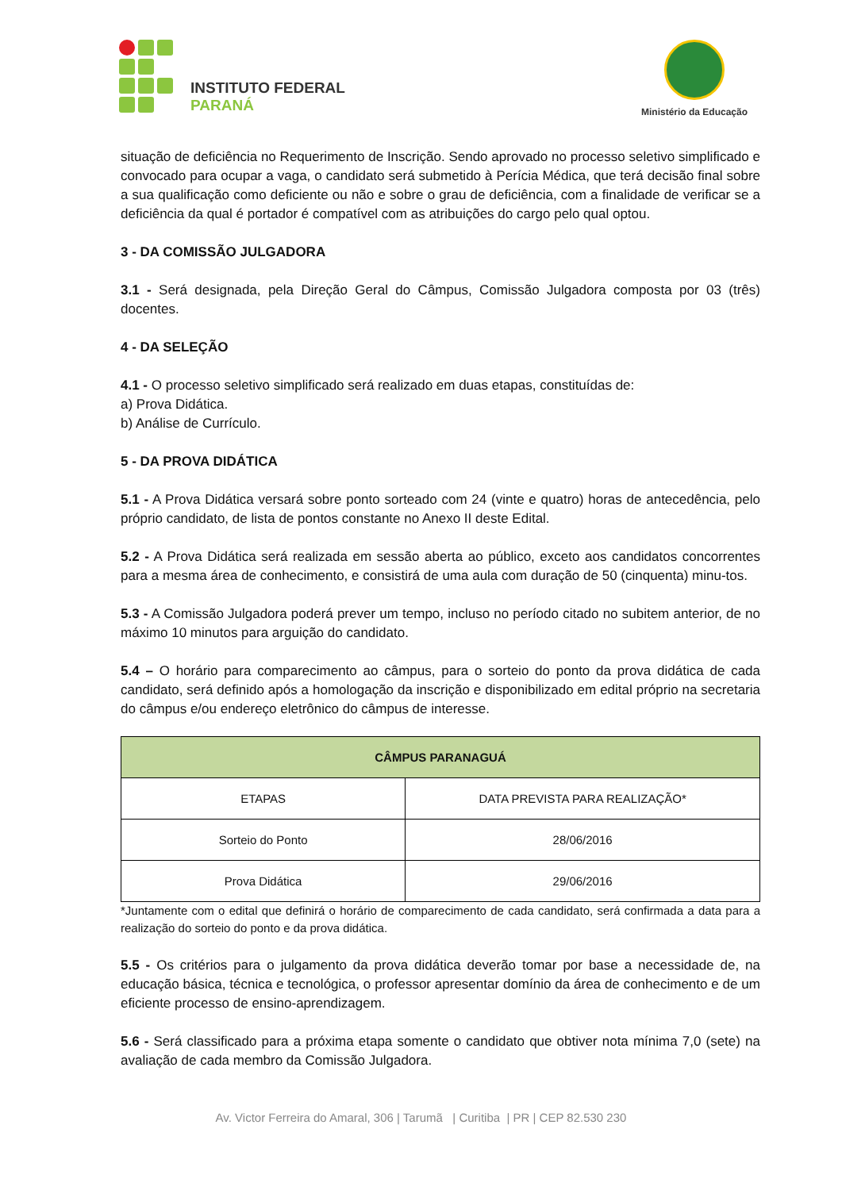INSTITUTO FEDERAL
PARANÁ
Ministério da Educação
situação de deficiência no Requerimento de Inscrição. Sendo aprovado no processo seletivo simplificado e convocado para ocupar a vaga, o candidato será submetido à Perícia Médica, que terá decisão final sobre a sua qualificação como deficiente ou não e sobre o grau de deficiência, com a finalidade de verificar se a deficiência da qual é portador é compatível com as atribuições do cargo pelo qual optou.
3 - DA COMISSÃO JULGADORA
3.1 - Será designada, pela Direção Geral do Câmpus, Comissão Julgadora composta por 03 (três) docentes.
4 - DA SELEÇÃO
4.1 - O processo seletivo simplificado será realizado em duas etapas, constituídas de:
a) Prova Didática.
b) Análise de Currículo.
5 - DA PROVA DIDÁTICA
5.1 - A Prova Didática versará sobre ponto sorteado com 24 (vinte e quatro) horas de antecedência, pelo próprio candidato, de lista de pontos constante no Anexo II deste Edital.
5.2 - A Prova Didática será realizada em sessão aberta ao público, exceto aos candidatos concorrentes para a mesma área de conhecimento, e consistirá de uma aula com duração de 50 (cinquenta) minu-tos.
5.3 - A Comissão Julgadora poderá prever um tempo, incluso no período citado no subitem anterior, de no máximo 10 minutos para arguição do candidato.
5.4 – O horário para comparecimento ao câmpus, para o sorteio do ponto da prova didática de cada candidato, será definido após a homologação da inscrição e disponibilizado em edital próprio na secretaria do câmpus e/ou endereço eletrônico do câmpus de interesse.
| CÂMPUS PARANAGUÁ | |
| --- | --- |
| ETAPAS | DATA PREVISTA PARA REALIZAÇÃO* |
| Sorteio do Ponto | 28/06/2016 |
| Prova Didática | 29/06/2016 |
*Juntamente com o edital que definirá o horário de comparecimento de cada candidato, será confirmada a data para a realização do sorteio do ponto e da prova didática.
5.5 - Os critérios para o julgamento da prova didática deverão tomar por base a necessidade de, na educação básica, técnica e tecnológica, o professor apresentar domínio da área de conhecimento e de um eficiente processo de ensino-aprendizagem.
5.6 - Será classificado para a próxima etapa somente o candidato que obtiver nota mínima 7,0 (sete) na avaliação de cada membro da Comissão Julgadora.
Av. Victor Ferreira do Amaral, 306 | Tarumã | Curitiba | PR | CEP 82.530 230